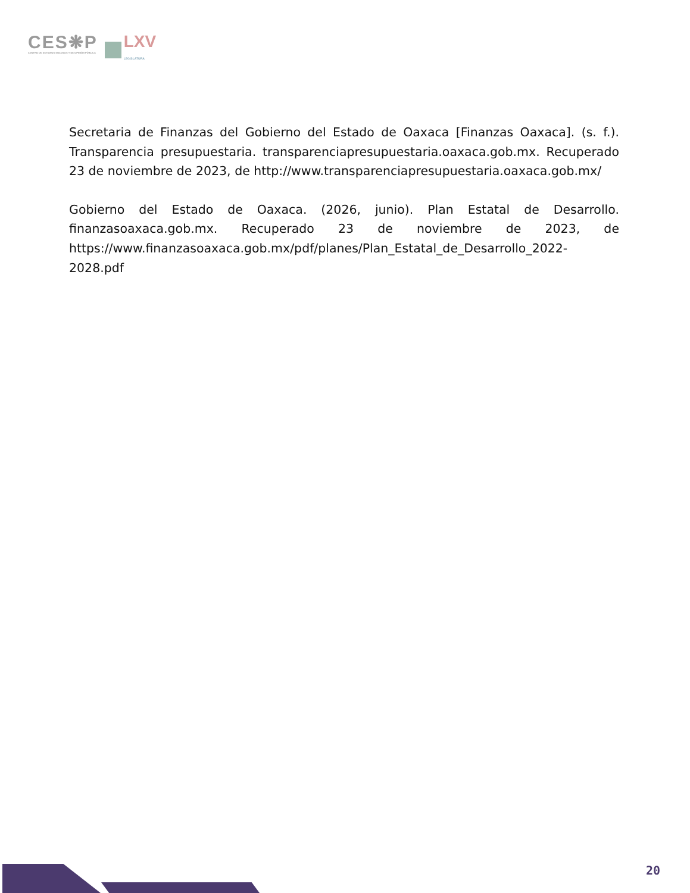CES❋P
CENTRO DE ESTUDIOS SOCIALES Y DE OPINIÓN PÚBLICA
LXV
LEGISLATURA
Secretaria de Finanzas del Gobierno del Estado de Oaxaca [Finanzas Oaxaca]. (s. f.). Transparencia presupuestaria. transparenciapresupuestaria.oaxaca.gob.mx. Recuperado 23 de noviembre de 2023, de http://www.transparenciapresupuestaria.oaxaca.gob.mx/
Gobierno del Estado de Oaxaca. (2026, junio). Plan Estatal de Desarrollo. finanzasoaxaca.gob.mx. Recuperado 23 de noviembre de 2023, de https://www.finanzasoaxaca.gob.mx/pdf/planes/Plan_Estatal_de_Desarrollo_2022-2028.pdf
20